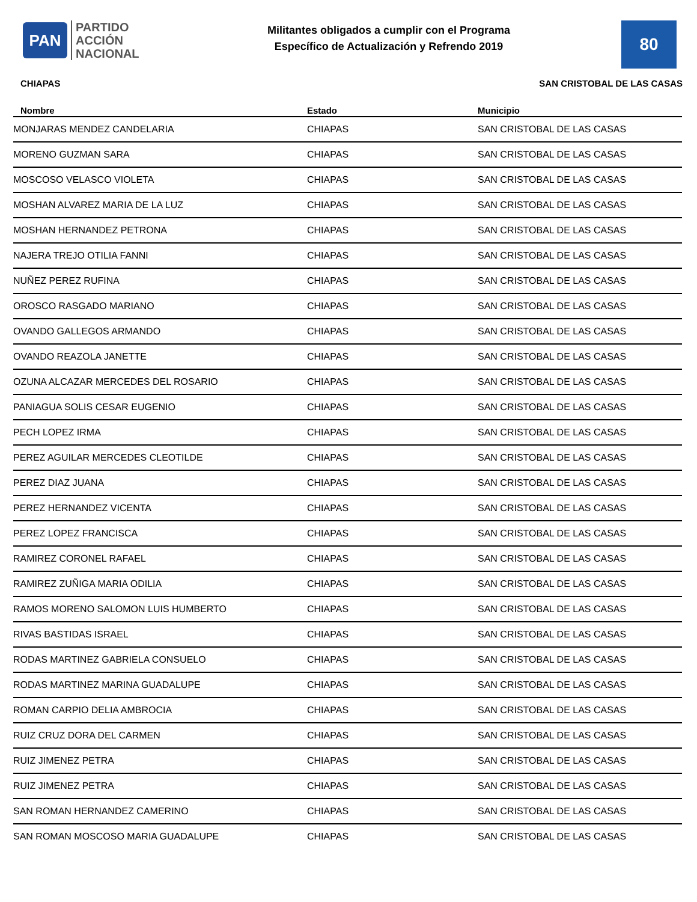PAN
PARTIDO
ACCIÓN
NACIONAL
Militantes obligados a cumplir con el Programa
Específico de Actualización y Refrendo 2019
80
CHIAPAS SAN CRISTOBAL DE LAS CASAS
| Nombre | Estado | Municipio |
| --- | --- | --- |
| MONJARAS MENDEZ CANDELARIA | CHIAPAS | SAN CRISTOBAL DE LAS CASAS |
| MORENO GUZMAN SARA | CHIAPAS | SAN CRISTOBAL DE LAS CASAS |
| MOSCOSO VELASCO VIOLETA | CHIAPAS | SAN CRISTOBAL DE LAS CASAS |
| MOSHAN ALVAREZ MARIA DE LA LUZ | CHIAPAS | SAN CRISTOBAL DE LAS CASAS |
| MOSHAN HERNANDEZ PETRONA | CHIAPAS | SAN CRISTOBAL DE LAS CASAS |
| NAJERA TREJO OTILIA FANNI | CHIAPAS | SAN CRISTOBAL DE LAS CASAS |
| NUÑEZ PEREZ RUFINA | CHIAPAS | SAN CRISTOBAL DE LAS CASAS |
| OROSCO RASGADO MARIANO | CHIAPAS | SAN CRISTOBAL DE LAS CASAS |
| OVANDO GALLEGOS ARMANDO | CHIAPAS | SAN CRISTOBAL DE LAS CASAS |
| OVANDO REAZOLA JANETTE | CHIAPAS | SAN CRISTOBAL DE LAS CASAS |
| OZUNA ALCAZAR MERCEDES DEL ROSARIO | CHIAPAS | SAN CRISTOBAL DE LAS CASAS |
| PANIAGUA SOLIS CESAR EUGENIO | CHIAPAS | SAN CRISTOBAL DE LAS CASAS |
| PECH LOPEZ IRMA | CHIAPAS | SAN CRISTOBAL DE LAS CASAS |
| PEREZ AGUILAR MERCEDES CLEOTILDE | CHIAPAS | SAN CRISTOBAL DE LAS CASAS |
| PEREZ DIAZ JUANA | CHIAPAS | SAN CRISTOBAL DE LAS CASAS |
| PEREZ HERNANDEZ VICENTA | CHIAPAS | SAN CRISTOBAL DE LAS CASAS |
| PEREZ LOPEZ FRANCISCA | CHIAPAS | SAN CRISTOBAL DE LAS CASAS |
| RAMIREZ CORONEL RAFAEL | CHIAPAS | SAN CRISTOBAL DE LAS CASAS |
| RAMIREZ ZUÑIGA MARIA ODILIA | CHIAPAS | SAN CRISTOBAL DE LAS CASAS |
| RAMOS MORENO SALOMON LUIS HUMBERTO | CHIAPAS | SAN CRISTOBAL DE LAS CASAS |
| RIVAS BASTIDAS ISRAEL | CHIAPAS | SAN CRISTOBAL DE LAS CASAS |
| RODAS MARTINEZ GABRIELA CONSUELO | CHIAPAS | SAN CRISTOBAL DE LAS CASAS |
| RODAS MARTINEZ MARINA GUADALUPE | CHIAPAS | SAN CRISTOBAL DE LAS CASAS |
| ROMAN CARPIO DELIA AMBROCIA | CHIAPAS | SAN CRISTOBAL DE LAS CASAS |
| RUIZ CRUZ DORA DEL CARMEN | CHIAPAS | SAN CRISTOBAL DE LAS CASAS |
| RUIZ JIMENEZ PETRA | CHIAPAS | SAN CRISTOBAL DE LAS CASAS |
| RUIZ JIMENEZ PETRA | CHIAPAS | SAN CRISTOBAL DE LAS CASAS |
| SAN ROMAN HERNANDEZ CAMERINO | CHIAPAS | SAN CRISTOBAL DE LAS CASAS |
| SAN ROMAN MOSCOSO MARIA GUADALUPE | CHIAPAS | SAN CRISTOBAL DE LAS CASAS |